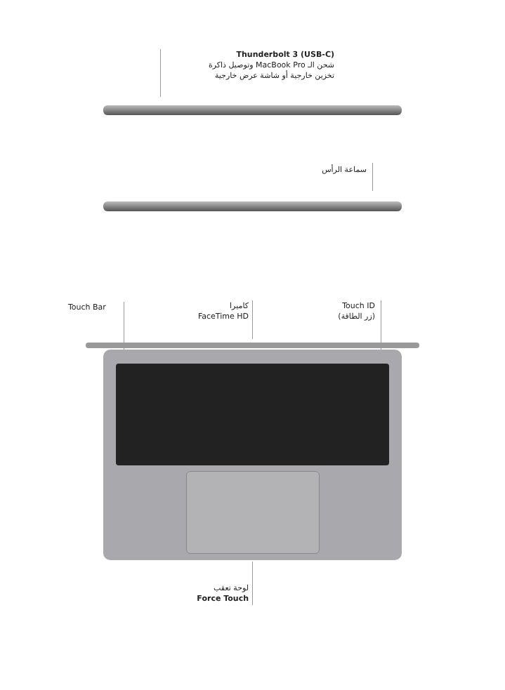Thunderbolt 3 (USB-C)
شحن الـ MacBook Pro وتوصيل ذاكرة
تخزين خارجية أو شاشة عرض خارجية
سماعة الرأس
Touch Bar
كاميرا
FaceTime HD
Touch ID
(زر الطاقة)
لوحة تعقب
Force Touch